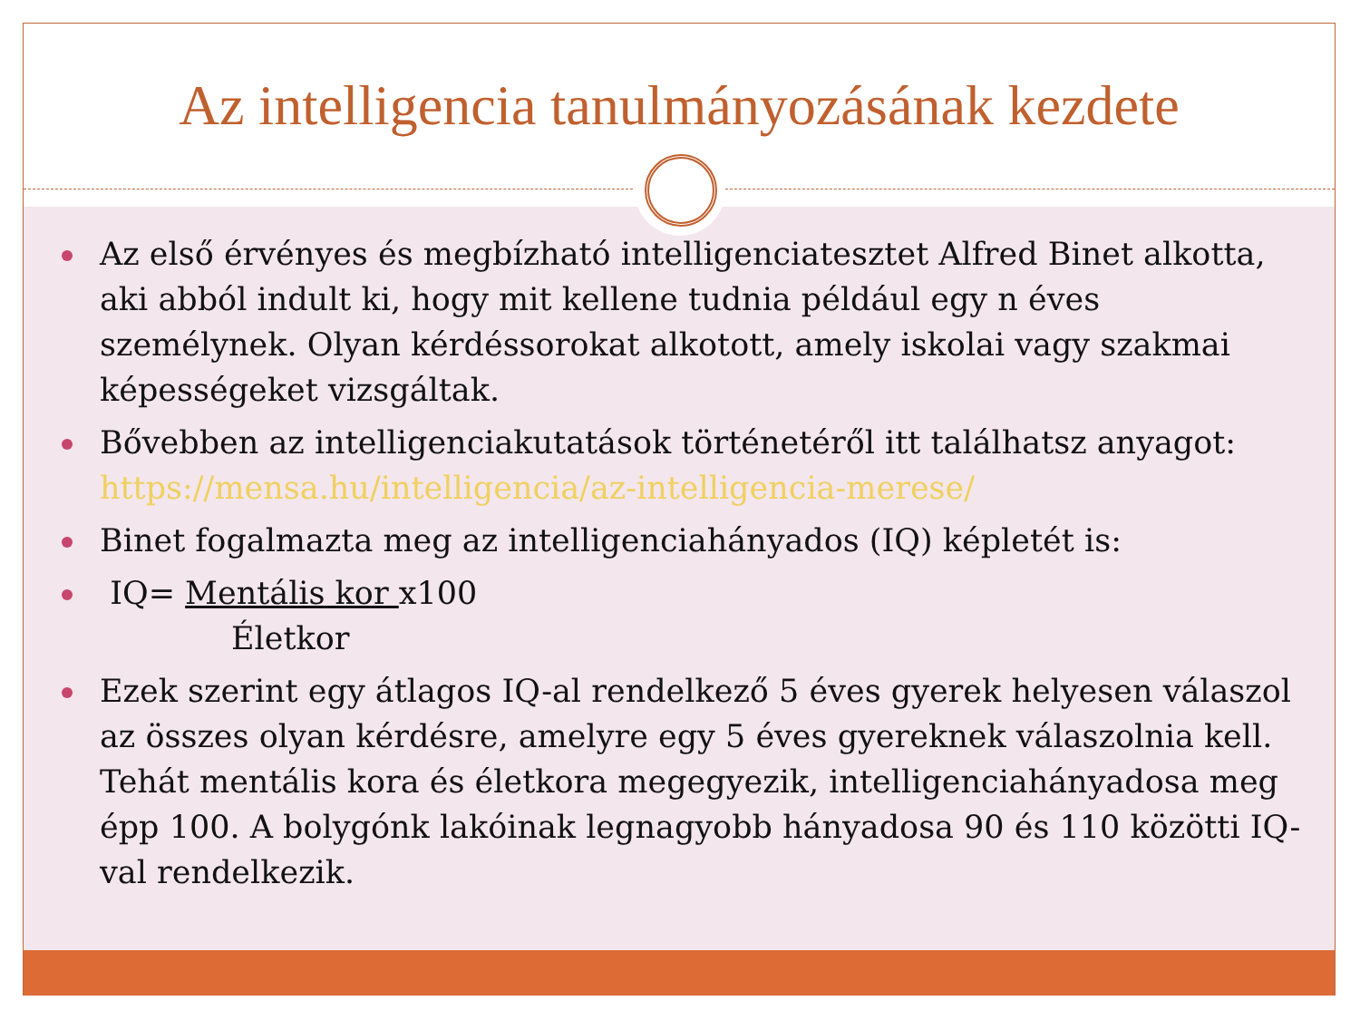Az intelligencia tanulmányozásának kezdete
Az első érvényes és megbízható intelligenciatesztet Alfred Binet alkotta, aki abból indult ki, hogy mit kellene tudnia például egy n éves személynek. Olyan kérdéssorokat alkotott, amely iskolai vagy szakmai képességeket vizsgáltak.
Bővebben az intelligenciakutatások történetéről itt találhatsz anyagot: https://mensa.hu/intelligencia/az-intelligencia-merese/
Binet fogalmazta meg az intelligenciahányados (IQ) képletét is:
IQ= Mentális kor x100
Életkor
Ezek szerint egy átlagos IQ-al rendelkező 5 éves gyerek helyesen válaszol az összes olyan kérdésre, amelyre egy 5 éves gyereknek válaszolnia kell. Tehát mentális kora és életkora megegyezik, intelligenciahányadosa meg épp 100. A bolygónk lakóinak legnagyobb hányadosa 90 és 110 közötti IQ-val rendelkezik.